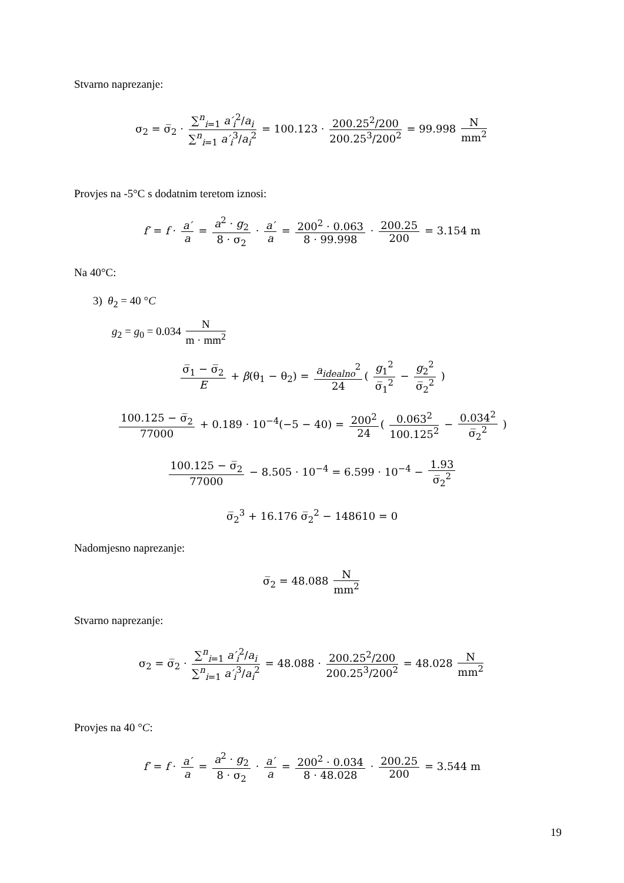Stvarno naprezanje:
σ<sub>2</sub> = σ̅<sub>2</sub> · ∑<sup>n</sup><sub>i=1</sub> a′<sub>i</sub><sup>2</sup>/a<sub>i</sub> ∑<sup>n</sup><sub>i=1</sub> a′<sub>i</sub><sup>3</sup>/a<sub>i</sub><sup>2</sup> = 100.123 · 200.25<sup>2</sup>/200 200.25<sup>3</sup>/200<sup>2</sup> = 99.998 N mm<sup>2</sup>
Provjes na -5°C s dodatnim teretom iznosi:
f′ = f · a′ a = a<sup>2</sup> · g<sub>2</sub> 8 · σ<sub>2</sub> · a′ a = 200<sup>2</sup> · 0.063 8 · 99.998 · 200.25 200 = 3.154 m
Na 40°C:
3) θ<sub>2</sub> = 40 °C
g<sub>2</sub> = g<sub>0</sub> = 0.034 N m · mm<sup>2</sup>
σ̅<sub>1</sub> − σ̅<sub>2</sub> E + β(θ<sub>1</sub> − θ<sub>2</sub>) = a<sub>idealno</sub><sup>2</sup> 24 ( g<sub>1</sub><sup>2</sup> σ̅<sub>1</sub><sup>2</sup> − g<sub>2</sub><sup>2</sup> σ̅<sub>2</sub><sup>2</sup> )
100.125 − σ̅<sub>2</sub> 77000 + 0.189 · 10<sup>−4</sup>(−5 − 40) = 200<sup>2</sup> 24 ( 0.063<sup>2</sup> 100.125<sup>2</sup> − 0.034<sup>2</sup> σ̅<sub>2</sub><sup>2</sup> )
100.125 − σ̅<sub>2</sub> 77000 − 8.505 · 10<sup>−4</sup> = 6.599 · 10<sup>−4</sup> − 1.93 σ̅<sub>2</sub><sup>2</sup>
σ̅<sub>2</sub><sup>3</sup> + 16.176 σ̅<sub>2</sub><sup>2</sup> − 148610 = 0
Nadomjesno naprezanje:
σ̅<sub>2</sub> = 48.088 N mm<sup>2</sup>
Stvarno naprezanje:
σ<sub>2</sub> = σ̅<sub>2</sub> · ∑<sup>n</sup><sub>i=1</sub> a′<sub>i</sub><sup>2</sup>/a<sub>i</sub> ∑<sup>n</sup><sub>i=1</sub> a′<sub>i</sub><sup>3</sup>/a<sub>i</sub><sup>2</sup> = 48.088 · 200.25<sup>2</sup>/200 200.25<sup>3</sup>/200<sup>2</sup> = 48.028 N mm<sup>2</sup>
Provjes na 40 °C:
f′ = f · a′ a = a<sup>2</sup> · g<sub>2</sub> 8 · σ<sub>2</sub> · a′ a = 200<sup>2</sup> · 0.034 8 · 48.028 · 200.25 200 = 3.544 m
19